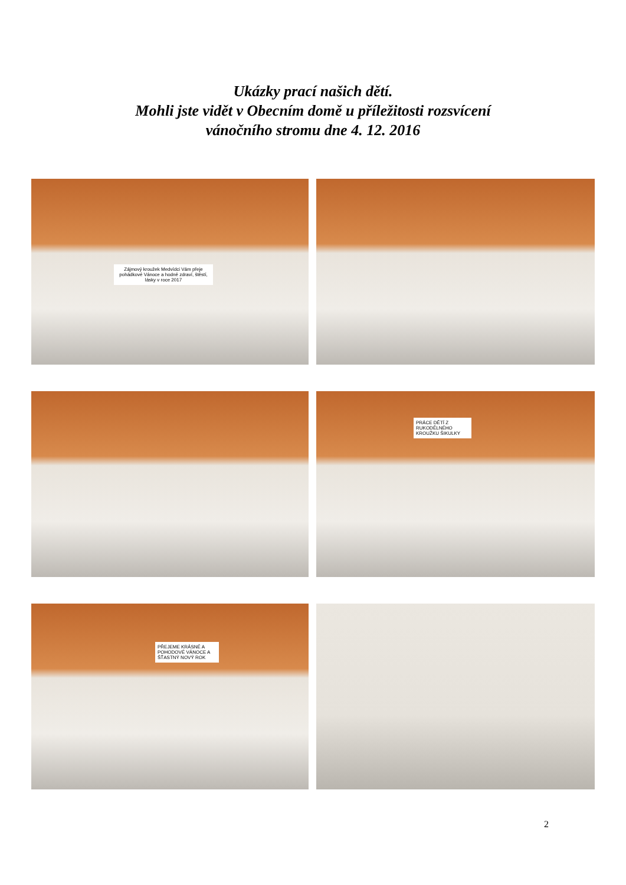Ukázky prací našich dětí.
Mohli jste vidět v Obecním domě u příležitosti rozsvícení
vánočního stromu dne 4. 12. 2016
Zájmový kroužek Medvídci Vám přeje pohádkové Vánoce a hodně zdraví, štěstí, lásky v roce 2017
PRÁCE DĚTÍ Z RUKODĚLNÉHO KROUŽKU ŠIKULKY
PŘEJEME KRÁSNÉ A POHODOVÉ VÁNOCE A ŠŤASTNÝ NOVÝ ROK
2